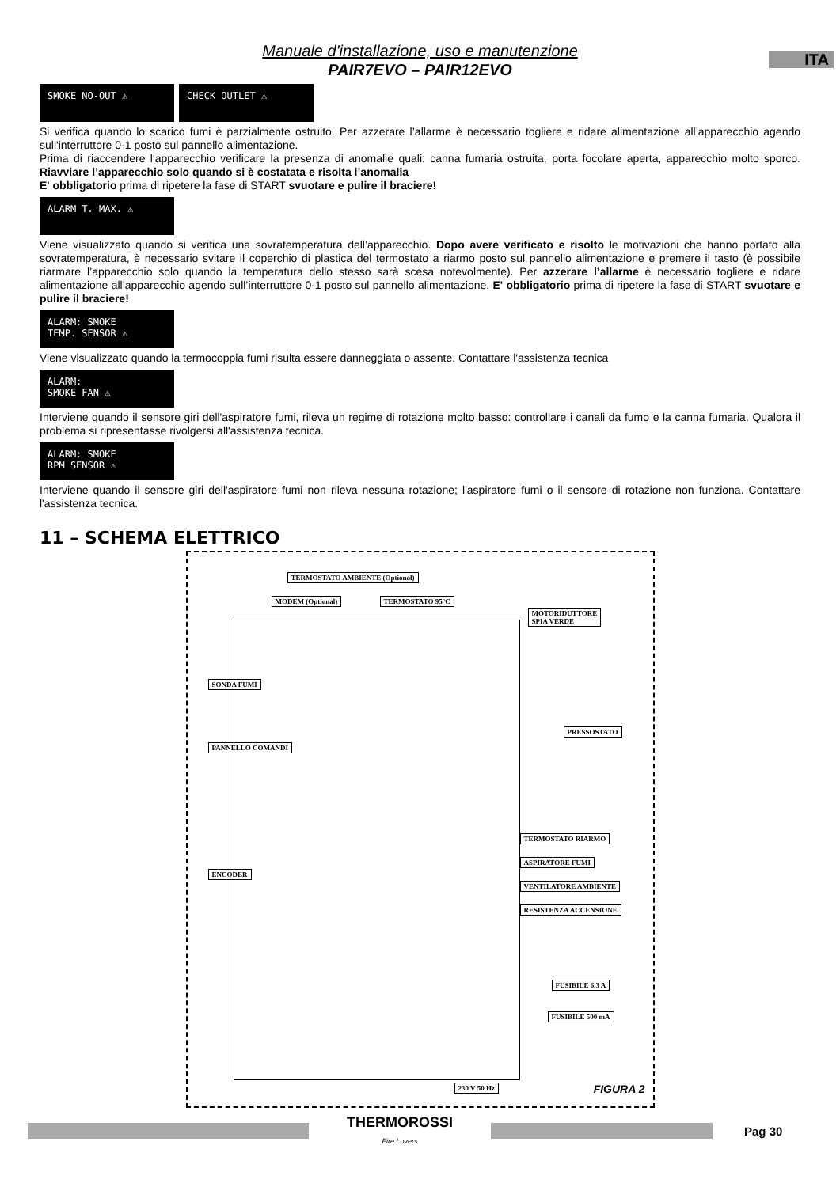ITA
Manuale d'installazione, uso e manutenzione
PAIR7EVO – PAIR12EVO
SMOKE NO-OUT ⚠ CHECK OUTLET ⚠
Si verifica quando lo scarico fumi è parzialmente ostruito. Per azzerare l’allarme è necessario togliere e ridare alimentazione all’apparecchio agendo sull'interruttore 0-1 posto sul pannello alimentazione.
Prima di riaccendere l'apparecchio verificare la presenza di anomalie quali: canna fumaria ostruita, porta focolare aperta, apparecchio molto sporco. Riavviare l’apparecchio solo quando si è costatata e risolta l’anomalia
E' obbligatorio prima di ripetere la fase di START svuotare e pulire il braciere!
ALARM T. MAX. ⚠
Viene visualizzato quando si verifica una sovratemperatura dell’apparecchio. Dopo avere verificato e risolto le motivazioni che hanno portato alla sovratemperatura, è necessario svitare il coperchio di plastica del termostato a riarmo posto sul pannello alimentazione e premere il tasto (è possibile riarmare l’apparecchio solo quando la temperatura dello stesso sarà scesa notevolmente). Per azzerare l’allarme è necessario togliere e ridare alimentazione all’apparecchio agendo sull’interruttore 0-1 posto sul pannello alimentazione. E' obbligatorio prima di ripetere la fase di START svuotare e pulire il braciere!
ALARM: SMOKE
TEMP. SENSOR ⚠
Viene visualizzato quando la termocoppia fumi risulta essere danneggiata o assente. Contattare l'assistenza tecnica
ALARM:
SMOKE FAN ⚠
Interviene quando il sensore giri dell'aspiratore fumi, rileva un regime di rotazione molto basso: controllare i canali da fumo e la canna fumaria. Qualora il problema si ripresentasse rivolgersi all'assistenza tecnica.
ALARM: SMOKE
RPM SENSOR ⚠
Interviene quando il sensore giri dell'aspiratore fumi non rileva nessuna rotazione; l'aspiratore fumi o il sensore di rotazione non funziona. Contattare l'assistenza tecnica.
11 – SCHEMA ELETTRICO
TERMOSTATO AMBIENTE (Optional)
MODEM (Optional) TERMOSTATO 95°C
MOTORIDUTTORE
SPIA VERDE
SONDA FUMI
PANNELLO COMANDI
PRESSOSTATO
ENCODER
TERMOSTATO RIARMO
ASPIRATORE FUMI
VENTILATORE AMBIENTE
RESISTENZA ACCENSIONE
FUSIBILE 6.3 A
FUSIBILE 500 mA
230 V 50 Hz FIGURA 2
THERMOROSSI
Fire Lovers
Pag 30